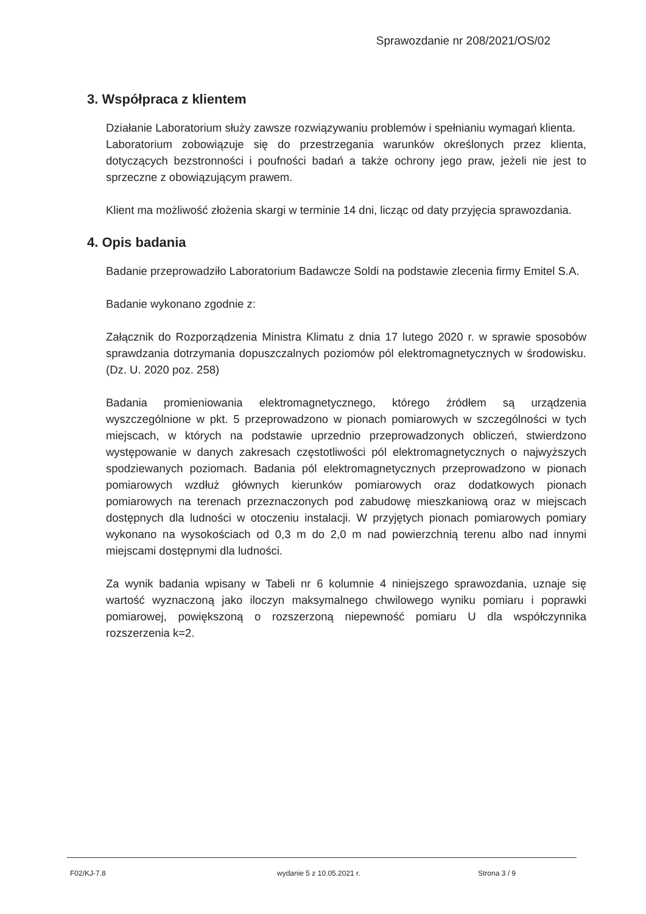Sprawozdanie nr 208/2021/OS/02
3. Współpraca z klientem
Działanie Laboratorium służy zawsze rozwiązywaniu problemów i spełnianiu wymagań klienta.
Laboratorium zobowiązuje się do przestrzegania warunków określonych przez klienta, dotyczących bezstronności i poufności badań a także ochrony jego praw, jeżeli nie jest to sprzeczne z obowiązującym prawem.
Klient ma możliwość złożenia skargi w terminie 14 dni, licząc od daty przyjęcia sprawozdania.
4. Opis badania
Badanie przeprowadziło Laboratorium Badawcze Soldi na podstawie zlecenia firmy Emitel S.A.
Badanie wykonano zgodnie z:
Załącznik do Rozporządzenia Ministra Klimatu z dnia 17 lutego 2020 r. w sprawie sposobów sprawdzania dotrzymania dopuszczalnych poziomów pól elektromagnetycznych w środowisku. (Dz. U. 2020 poz. 258)
Badania promieniowania elektromagnetycznego, którego źródłem są urządzenia wyszczególnione w pkt. 5 przeprowadzono w pionach pomiarowych w szczególności w tych miejscach, w których na podstawie uprzednio przeprowadzonych obliczeń, stwierdzono występowanie w danych zakresach częstotliwości pól elektromagnetycznych o najwyższych spodziewanych poziomach. Badania pól elektromagnetycznych przeprowadzono w pionach pomiarowych wzdłuż głównych kierunków pomiarowych oraz dodatkowych pionach pomiarowych na terenach przeznaczonych pod zabudowę mieszkaniową oraz w miejscach dostępnych dla ludności w otoczeniu instalacji. W przyjętych pionach pomiarowych pomiary wykonano na wysokościach od 0,3 m do 2,0 m nad powierzchnią terenu albo nad innymi miejscami dostępnymi dla ludności.
Za wynik badania wpisany w Tabeli nr 6 kolumnie 4 niniejszego sprawozdania, uznaje się wartość wyznaczoną jako iloczyn maksymalnego chwilowego wyniku pomiaru i poprawki pomiarowej, powiększoną o rozszerzoną niepewność pomiaru U dla współczynnika rozszerzenia k=2.
F02/KJ-7.8 wydanie 5 z 10.05.2021 r. Strona 3 / 9